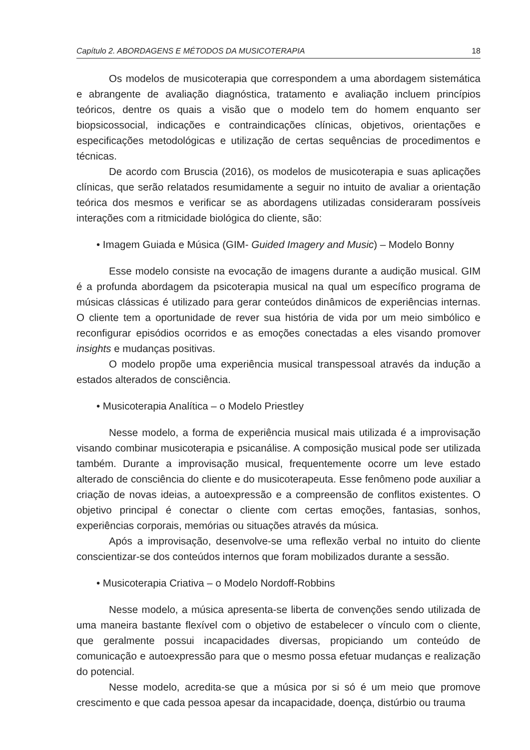Capítulo 2. ABORDAGENS E MÉTODOS DA MUSICOTERAPIA 18
Os modelos de musicoterapia que correspondem a uma abordagem sistemática e abrangente de avaliação diagnóstica, tratamento e avaliação incluem princípios teóricos, dentre os quais a visão que o modelo tem do homem enquanto ser biopsicossocial, indicações e contraindicações clínicas, objetivos, orientações e especificações metodológicas e utilização de certas sequências de procedimentos e técnicas.
De acordo com Bruscia (2016), os modelos de musicoterapia e suas aplicações clínicas, que serão relatados resumidamente a seguir no intuito de avaliar a orientação teórica dos mesmos e verificar se as abordagens utilizadas consideraram possíveis interações com a ritmicidade biológica do cliente, são:
• Imagem Guiada e Música (GIM- Guided Imagery and Music) – Modelo Bonny
Esse modelo consiste na evocação de imagens durante a audição musical. GIM é a profunda abordagem da psicoterapia musical na qual um específico programa de músicas clássicas é utilizado para gerar conteúdos dinâmicos de experiências internas. O cliente tem a oportunidade de rever sua história de vida por um meio simbólico e reconfigurar episódios ocorridos e as emoções conectadas a eles visando promover insights e mudanças positivas.
O modelo propõe uma experiência musical transpessoal através da indução a estados alterados de consciência.
• Musicoterapia Analítica – o Modelo Priestley
Nesse modelo, a forma de experiência musical mais utilizada é a improvisação visando combinar musicoterapia e psicanálise. A composição musical pode ser utilizada também. Durante a improvisação musical, frequentemente ocorre um leve estado alterado de consciência do cliente e do musicoterapeuta. Esse fenômeno pode auxiliar a criação de novas ideias, a autoexpressão e a compreensão de conflitos existentes. O objetivo principal é conectar o cliente com certas emoções, fantasias, sonhos, experiências corporais, memórias ou situações através da música.
Após a improvisação, desenvolve-se uma reflexão verbal no intuito do cliente conscientizar-se dos conteúdos internos que foram mobilizados durante a sessão.
• Musicoterapia Criativa – o Modelo Nordoff-Robbins
Nesse modelo, a música apresenta-se liberta de convenções sendo utilizada de uma maneira bastante flexível com o objetivo de estabelecer o vínculo com o cliente, que geralmente possui incapacidades diversas, propiciando um conteúdo de comunicação e autoexpressão para que o mesmo possa efetuar mudanças e realização do potencial.
Nesse modelo, acredita-se que a música por si só é um meio que promove crescimento e que cada pessoa apesar da incapacidade, doença, distúrbio ou trauma